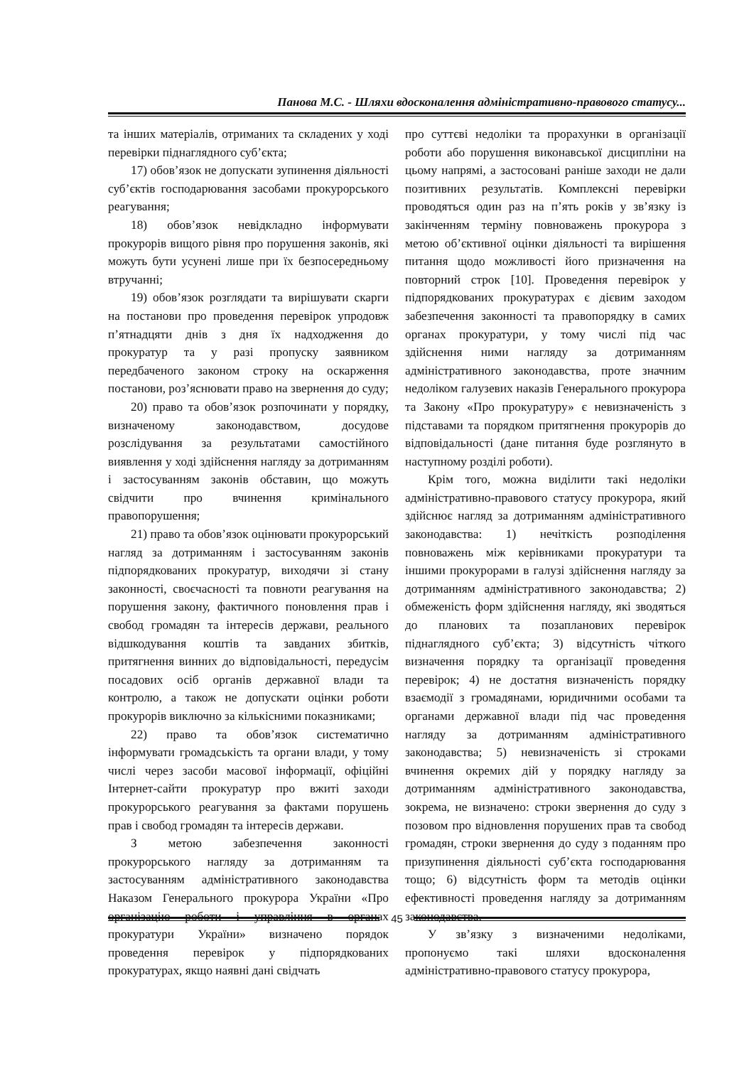Панова М.С. - Шляхи вдосконалення адміністративно-правового статусу...
та інших матеріалів, отриманих та складених у ході перевірки піднаглядного суб’єкта;
17) обов’язок не допускати зупинення діяльності суб’єктів господарювання засобами прокурорського реагування;
18) обов’язок невідкладно інформувати прокурорів вищого рівня про порушення законів, які можуть бути усунені лише при їх безпосередньому втручанні;
19) обов’язок розглядати та вирішувати скарги на постанови про проведення перевірок упродовж п’ятнадцяти днів з дня їх надходження до прокуратур та у разі пропуску заявником передбаченого законом строку на оскарження постанови, роз’яснювати право на звернення до суду;
20) право та обов’язок розпочинати у порядку, визначеному законодавством, досудове розслідування за результатами самостійного виявлення у ході здійснення нагляду за дотриманням і застосуванням законів обставин, що можуть свідчити про вчинення кримінального правопорушення;
21) право та обов’язок оцінювати прокурорський нагляд за дотриманням і застосуванням законів підпорядкованих прокуратур, виходячи зі стану законності, своєчасності та повноти реагування на порушення закону, фактичного поновлення прав і свобод громадян та інтересів держави, реального відшкодування коштів та завданих збитків, притягнення винних до відповідальності, передусім посадових осіб органів державної влади та контролю, а також не допускати оцінки роботи прокурорів виключно за кількісними показниками;
22) право та обов’язок систематично інформувати громадськість та органи влади, у тому числі через засоби масової інформації, офіційні Інтернет-сайти прокуратур про вжиті заходи прокурорського реагування за фактами порушень прав і свобод громадян та інтересів держави.
З метою забезпечення законності прокурорського нагляду за дотриманням та застосуванням адміністративного законодавства Наказом Генерального прокурора України «Про організацію роботи і управління в органах прокуратури України» визначено порядок проведення перевірок у підпорядкованих прокуратурах, якщо наявні дані свідчать
про суттєві недоліки та прорахунки в організації роботи або порушення виконавської дисципліни на цьому напрямі, а застосовані раніше заходи не дали позитивних результатів. Комплексні перевірки проводяться один раз на п’ять років у зв’язку із закінченням терміну повноважень прокурора з метою об’єктивної оцінки діяльності та вирішення питання щодо можливості його призначення на повторний строк [10]. Проведення перевірок у підпорядкованих прокуратурах є дієвим заходом забезпечення законності та правопорядку в самих органах прокуратури, у тому числі під час здійснення ними нагляду за дотриманням адміністративного законодавства, проте значним недоліком галузевих наказів Генерального прокурора та Закону «Про прокуратуру» є невизначеність з підставами та порядком притягнення прокурорів до відповідальності (дане питання буде розглянуто в наступному розділі роботи).
Крім того, можна виділити такі недоліки адміністративно-правового статусу прокурора, який здійснює нагляд за дотриманням адміністративного законодавства: 1) нечіткість розподілення повноважень між керівниками прокуратури та іншими прокурорами в галузі здійснення нагляду за дотриманням адміністративного законодавства; 2) обмеженість форм здійснення нагляду, які зводяться до планових та позапланових перевірок піднаглядного суб’єкта; 3) відсутність чіткого визначення порядку та організації проведення перевірок; 4) не достатня визначеність порядку взаємодії з громадянами, юридичними особами та органами державної влади під час проведення нагляду за дотриманням адміністративного законодавства; 5) невизначеність зі строками вчинення окремих дій у порядку нагляду за дотриманням адміністративного законодавства, зокрема, не визначено: строки звернення до суду з позовом про відновлення порушених прав та свобод громадян, строки звернення до суду з поданням про призупинення діяльності суб’єкта господарювання тощо; 6) відсутність форм та методів оцінки ефективності проведення нагляду за дотриманням законодавства.
У зв’язку з визначеними недоліками, пропонуємо такі шляхи вдосконалення адміністративно-правового статусу прокурора,
45